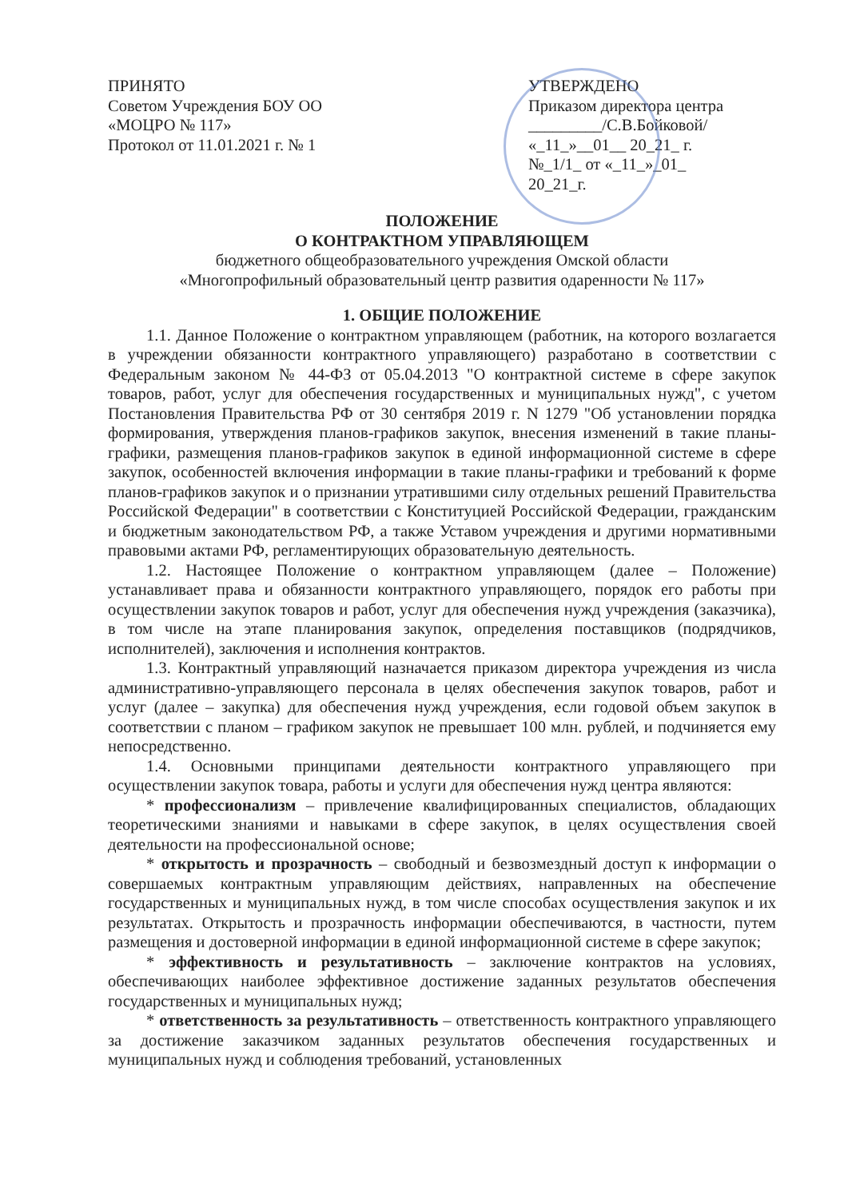ПРИНЯТО
Советом Учреждения БОУ ОО
«МОЦРО № 117»
Протокол от 11.01.2021 г. № 1
УТВЕРЖДЕНО
Приказом директора центра
_________/С.В.Бойковой/
«_11_»__01__ 20_21_ г.
№_1/1_ от «_11_»_01_ 20_21_г.
ПОЛОЖЕНИЕ
О КОНТРАКТНОМ УПРАВЛЯЮЩЕМ
бюджетного общеобразовательного учреждения Омской области
«Многопрофильный образовательный центр развития одаренности № 117»
1. ОБЩИЕ ПОЛОЖЕНИЕ
1.1. Данное Положение о контрактном управляющем (работник, на которого возлагается в учреждении обязанности контрактного управляющего) разработано в соответствии с Федеральным законом № 44-ФЗ от 05.04.2013 "О контрактной системе в сфере закупок товаров, работ, услуг для обеспечения государственных и муниципальных нужд", с учетом Постановления Правительства РФ от 30 сентября 2019 г. N 1279 "Об установлении порядка формирования, утверждения планов-графиков закупок, внесения изменений в такие планы-графики, размещения планов-графиков закупок в единой информационной системе в сфере закупок, особенностей включения информации в такие планы-графики и требований к форме планов-графиков закупок и о признании утратившими силу отдельных решений Правительства Российской Федерации" в соответствии с Конституцией Российской Федерации, гражданским и бюджетным законодательством РФ, а также Уставом учреждения и другими нормативными правовыми актами РФ, регламентирующих образовательную деятельность.
1.2. Настоящее Положение о контрактном управляющем (далее – Положение) устанавливает права и обязанности контрактного управляющего, порядок его работы при осуществлении закупок товаров и работ, услуг для обеспечения нужд учреждения (заказчика), в том числе на этапе планирования закупок, определения поставщиков (подрядчиков, исполнителей), заключения и исполнения контрактов.
1.3. Контрактный управляющий назначается приказом директора учреждения из числа административно-управляющего персонала в целях обеспечения закупок товаров, работ и услуг (далее – закупка) для обеспечения нужд учреждения, если годовой объем закупок в соответствии с планом – графиком закупок не превышает 100 млн. рублей, и подчиняется ему непосредственно.
1.4. Основными принципами деятельности контрактного управляющего при осуществлении закупок товара, работы и услуги для обеспечения нужд центра являются:
* профессионализм – привлечение квалифицированных специалистов, обладающих теоретическими знаниями и навыками в сфере закупок, в целях осуществления своей деятельности на профессиональной основе;
* открытость и прозрачность – свободный и безвозмездный доступ к информации о совершаемых контрактным управляющим действиях, направленных на обеспечение государственных и муниципальных нужд, в том числе способах осуществления закупок и их результатах. Открытость и прозрачность информации обеспечиваются, в частности, путем размещения и достоверной информации в единой информационной системе в сфере закупок;
* эффективность и результативность – заключение контрактов на условиях, обеспечивающих наиболее эффективное достижение заданных результатов обеспечения государственных и муниципальных нужд;
* ответственность за результативность – ответственность контрактного управляющего за достижение заказчиком заданных результатов обеспечения государственных и муниципальных нужд и соблюдения требований, установленных